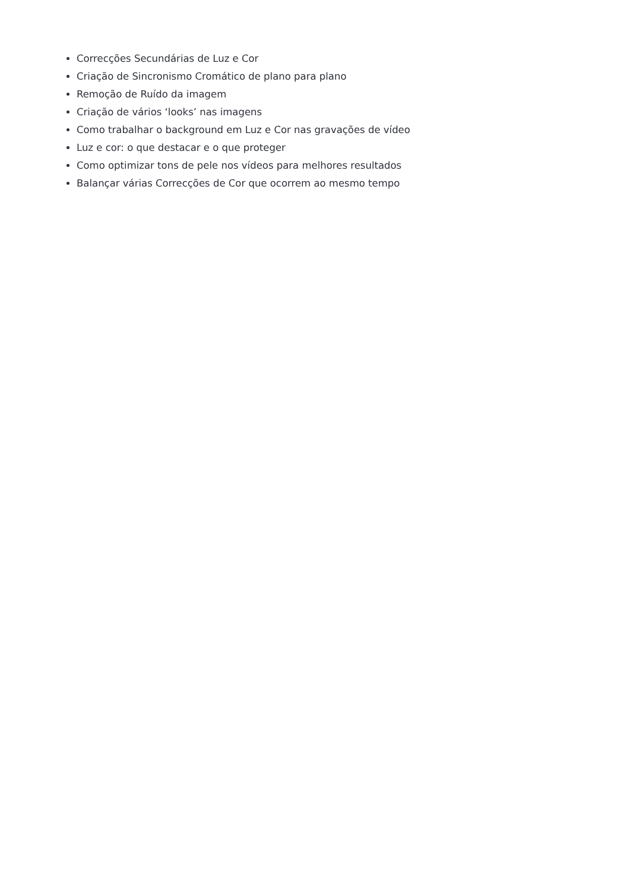Correcções Secundárias de Luz e Cor
Criação de Sincronismo Cromático de plano para plano
Remoção de Ruído da imagem
Criação de vários ‘looks’ nas imagens
Como trabalhar o background em Luz e Cor nas gravações de vídeo
Luz e cor: o que destacar e o que proteger
Como optimizar tons de pele nos vídeos para melhores resultados
Balançar várias Correcções de Cor que ocorrem ao mesmo tempo